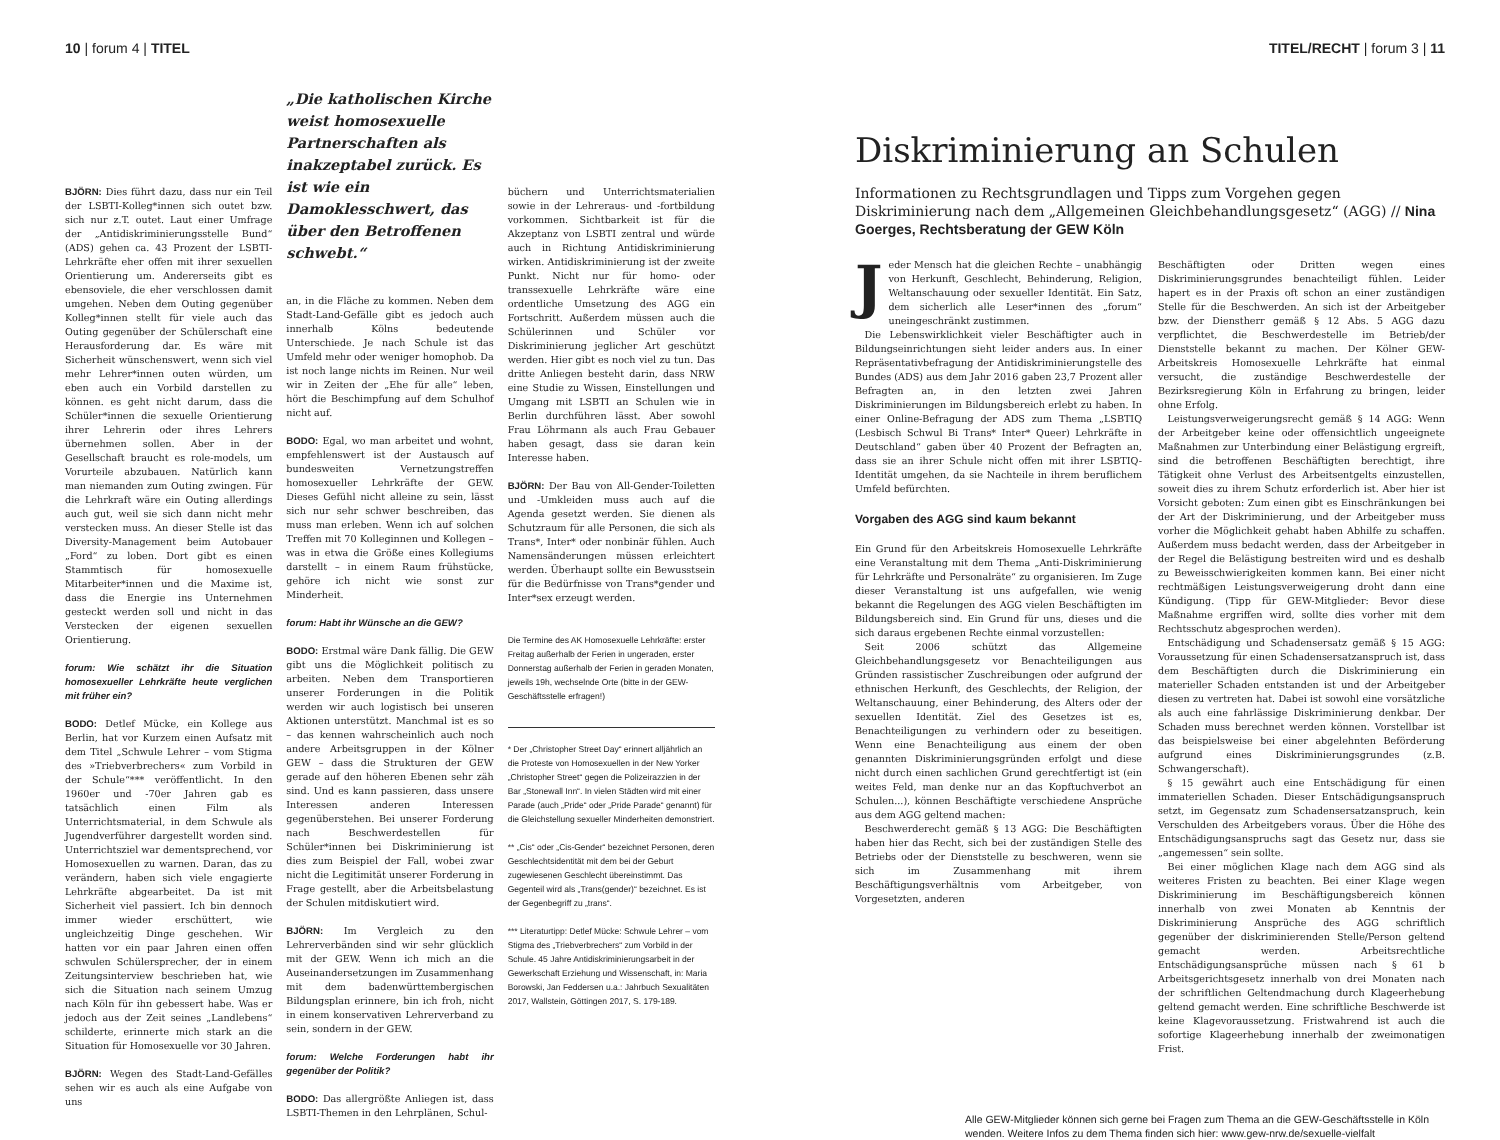10 | forum 4 | TITEL
BJÖRN: Dies führt dazu, dass nur ein Teil der LSBTI-Kolleg*innen sich outet bzw. sich nur z.T. outet. Laut einer Umfrage der „Antidiskriminierungsstelle Bund“ (ADS) gehen ca. 43 Prozent der LSBTI-Lehrkräfte eher offen mit ihrer sexuellen Orientierung um. Andererseits gibt es ebensoviele, die eher verschlossen damit umgehen. Neben dem Outing gegenüber Kolleg*innen stellt für viele auch das Outing gegenüber der Schülerschaft eine Herausforderung dar. Es wäre mit Sicherheit wünschenswert, wenn sich viel mehr Lehrer*innen outen würden, um eben auch ein Vorbild darstellen zu können. es geht nicht darum, dass die Schüler*innen die sexuelle Orientierung ihrer Lehrerin oder ihres Lehrers übernehmen sollen. Aber in der Gesellschaft braucht es role-models, um Vorurteile abzubauen. Natürlich kann man niemanden zum Outing zwingen. Für die Lehrkraft wäre ein Outing allerdings auch gut, weil sie sich dann nicht mehr verstecken muss. An dieser Stelle ist das Diversity-Management beim Autobauer „Ford“ zu loben. Dort gibt es einen Stammtisch für homosexuelle Mitarbeiter*innen und die Maxime ist, dass die Energie ins Unternehmen gesteckt werden soll und nicht in das Verstecken der eigenen sexuellen Orientierung.
forum: Wie schätzt ihr die Situation homosexueller Lehrkräfte heute verglichen mit früher ein?
BODO: Detlef Mücke, ein Kollege aus Berlin, hat vor Kurzem einen Aufsatz mit dem Titel „Schwule Lehrer – vom Stigma des »Triebverbrechers« zum Vorbild in der Schule“*** veröffentlicht. In den 1960er und -70er Jahren gab es tatsächlich einen Film als Unterrichtsmaterial, in dem Schwule als Jugendverführer dargestellt worden sind. Unterrichtsziel war dementsprechend, vor Homosexuellen zu warnen. Daran, das zu verändern, haben sich viele engagierte Lehrkräfte abgearbeitet. Da ist mit Sicherheit viel passiert. Ich bin dennoch immer wieder erschüttert, wie ungleichzeitig Dinge geschehen. Wir hatten vor ein paar Jahren einen offen schwulen Schülersprecher, der in einem Zeitungsinterview beschrieben hat, wie sich die Situation nach seinem Umzug nach Köln für ihn gebessert habe. Was er jedoch aus der Zeit seines „Landlebens“ schilderte, erinnerte mich stark an die Situation für Homosexuelle vor 30 Jahren.
BJÖRN: Wegen des Stadt-Land-Gefälles sehen wir es auch als eine Aufgabe von uns
„Die katholischen Kirche weist homosexuelle Partnerschaften als inakzeptabel zurück. Es ist wie ein Damoklesschwert, das über den Betroffenen schwebt.“
an, in die Fläche zu kommen. Neben dem Stadt-Land-Gefälle gibt es jedoch auch innerhalb Kölns bedeutende Unterschiede. Je nach Schule ist das Umfeld mehr oder weniger homophob. Da ist noch lange nichts im Reinen. Nur weil wir in Zeiten der „Ehe für alle“ leben, hört die Beschimpfung auf dem Schulhof nicht auf.
BODO: Egal, wo man arbeitet und wohnt, empfehlenswert ist der Austausch auf bundesweiten Vernetzungstreffen homosexueller Lehrkräfte der GEW. Dieses Gefühl nicht alleine zu sein, lässt sich nur sehr schwer beschreiben, das muss man erleben. Wenn ich auf solchen Treffen mit 70 Kolleginnen und Kollegen – was in etwa die Größe eines Kollegiums darstellt – in einem Raum frühstücke, gehöre ich nicht wie sonst zur Minderheit.
forum: Habt ihr Wünsche an die GEW?
BODO: Erstmal wäre Dank fällig. Die GEW gibt uns die Möglichkeit politisch zu arbeiten. Neben dem Transportieren unserer Forderungen in die Politik werden wir auch logistisch bei unseren Aktionen unterstützt. Manchmal ist es so – das kennen wahrscheinlich auch noch andere Arbeitsgruppen in der Kölner GEW – dass die Strukturen der GEW gerade auf den höheren Ebenen sehr zäh sind. Und es kann passieren, dass unsere Interessen anderen Interessen gegenüberstehen. Bei unserer Forderung nach Beschwerdestellen für Schüler*innen bei Diskriminierung ist dies zum Beispiel der Fall, wobei zwar nicht die Legitimität unserer Forderung in Frage gestellt, aber die Arbeitsbelastung der Schulen mitdiskutiert wird.
BJÖRN: Im Vergleich zu den Lehrerverbänden sind wir sehr glücklich mit der GEW. Wenn ich mich an die Auseinandersetzungen im Zusammenhang mit dem badenwürttembergischen Bildungsplan erinnere, bin ich froh, nicht in einem konservativen Lehrerverband zu sein, sondern in der GEW.
forum: Welche Forderungen habt ihr gegenüber der Politik?
BODO: Das allergrößte Anliegen ist, dass LSBTI-Themen in den Lehrplänen, Schul-
büchern und Unterrichtsmaterialien sowie in der Lehreraus- und -fortbildung vorkommen. Sichtbarkeit ist für die Akzeptanz von LSBTI zentral und würde auch in Richtung Antidiskriminierung wirken. Antidiskriminierung ist der zweite Punkt. Nicht nur für homo- oder transsexuelle Lehrkräfte wäre eine ordentliche Umsetzung des AGG ein Fortschritt. Außerdem müssen auch die Schülerinnen und Schüler vor Diskriminierung jeglicher Art geschützt werden. Hier gibt es noch viel zu tun. Das dritte Anliegen besteht darin, dass NRW eine Studie zu Wissen, Einstellungen und Umgang mit LSBTI an Schulen wie in Berlin durchführen lässt. Aber sowohl Frau Löhrmann als auch Frau Gebauer haben gesagt, dass sie daran kein Interesse haben.
BJÖRN: Der Bau von All-Gender-Toiletten und -Umkleiden muss auch auf die Agenda gesetzt werden. Sie dienen als Schutzraum für alle Personen, die sich als Trans*, Inter* oder nonbinär fühlen. Auch Namensänderungen müssen erleichtert werden. Überhaupt sollte ein Bewusstsein für die Bedürfnisse von Trans*gender und Inter*sex erzeugt werden.
Die Termine des AK Homosexuelle Lehrkräfte: erster Freitag außerhalb der Ferien in ungeraden, erster Donnerstag außerhalb der Ferien in geraden Monaten, jeweils 19h, wechselnde Orte (bitte in der GEW-Geschäftsstelle erfragen!)
* Der „Christopher Street Day“ erinnert alljährlich an die Proteste von Homosexuellen in der New Yorker „Christopher Street“ gegen die Polizeirazzien in der Bar „Stonewall Inn“. In vielen Städten wird mit einer Parade (auch „Pride“ oder „Pride Parade“ genannt) für die Gleichstellung sexueller Minderheiten demonstriert.
** „Cis“ oder „Cis-Gender“ bezeichnet Personen, deren Geschlechtsidentität mit dem bei der Geburt zugewiesenen Geschlecht übereinstimmt. Das Gegenteil wird als „Trans(gender)“ bezeichnet. Es ist der Gegenbegriff zu „trans“.
*** Literaturtipp: Detlef Mücke: Schwule Lehrer – vom Stigma des „Triebverbrechers“ zum Vorbild in der Schule. 45 Jahre Antidiskriminierungsarbeit in der Gewerkschaft Erziehung und Wissenschaft, in: Maria Borowski, Jan Feddersen u.a.: Jahrbuch Sexualitäten 2017, Wallstein, Göttingen 2017, S. 179-189.
TITEL/RECHT | forum 3 | 11
Diskriminierung an Schulen
Informationen zu Rechtsgrundlagen und Tipps zum Vorgehen gegen Diskriminierung nach dem „Allgemeinen Gleichbehandlungsgesetz“ (AGG) // Nina Goerges, Rechtsberatung der GEW Köln
Jeder Mensch hat die gleichen Rechte – unabhängig von Herkunft, Geschlecht, Behinderung, Religion, Weltanschauung oder sexueller Identität. Ein Satz, dem sicherlich alle Leser*innen des „forum“ uneingeschränkt zustimmen.
 Die Lebenswirklichkeit vieler Beschäftigter auch in Bildungseinrichtungen sieht leider anders aus. In einer Repräsentativbefragung der Antidiskriminierungstelle des Bundes (ADS) aus dem Jahr 2016 gaben 23,7 Prozent aller Befragten an, in den letzten zwei Jahren Diskriminierungen im Bildungsbereich erlebt zu haben. In einer Online-Befragung der ADS zum Thema „LSBTIQ (Lesbisch Schwul Bi Trans* Inter* Queer) Lehrkräfte in Deutschland“ gaben über 40 Prozent der Befragten an, dass sie an ihrer Schule nicht offen mit ihrer LSBTIQ-Identität umgehen, da sie Nachteile in ihrem beruflichem Umfeld befürchten.
Vorgaben des AGG sind kaum bekannt
Ein Grund für den Arbeitskreis Homosexuelle Lehrkräfte eine Veranstaltung mit dem Thema „Anti-Diskriminierung für Lehrkräfte und Personalräte“ zu organisieren. Im Zuge dieser Veranstaltung ist uns aufgefallen, wie wenig bekannt die Regelungen des AGG vielen Beschäftigten im Bildungsbereich sind. Ein Grund für uns, dieses und die sich daraus ergebenen Rechte einmal vorzustellen:
 Seit 2006 schützt das Allgemeine Gleichbehandlungsgesetz vor Benachteiligungen aus Gründen rassistischer Zuschreibungen oder aufgrund der ethnischen Herkunft, des Geschlechts, der Religion, der Weltanschauung, einer Behinderung, des Alters oder der sexuellen Identität. Ziel des Gesetzes ist es, Benachteiligungen zu verhindern oder zu beseitigen. Wenn eine Benachteiligung aus einem der oben genannten Diskriminierungsgründen erfolgt und diese nicht durch einen sachlichen Grund gerechtfertigt ist (ein weites Feld, man denke nur an das Kopftuchverbot an Schulen...), können Beschäftigte verschiedene Ansprüche aus dem AGG geltend machen:
 Beschwerderecht gemäß § 13 AGG: Die Beschäftigten haben hier das Recht, sich bei der zuständigen Stelle des Betriebs oder der Dienststelle zu beschweren, wenn sie sich im Zusammenhang mit ihrem Beschäftigungsverhältnis vom Arbeitgeber, von Vorgesetzten, anderen
Beschäftigten oder Dritten wegen eines Diskriminierungsgrundes benachteiligt fühlen. Leider hapert es in der Praxis oft schon an einer zuständigen Stelle für die Beschwerden. An sich ist der Arbeitgeber bzw. der Dienstherr gemäß § 12 Abs. 5 AGG dazu verpflichtet, die Beschwerdestelle im Betrieb/der Dienststelle bekannt zu machen. Der Kölner GEW-Arbeitskreis Homosexuelle Lehrkräfte hat einmal versucht, die zuständige Beschwerdestelle der Bezirksregierung Köln in Erfahrung zu bringen, leider ohne Erfolg.
 Leistungsverweigerungsrecht gemäß § 14 AGG: Wenn der Arbeitgeber keine oder offensichtlich ungeeignete Maßnahmen zur Unterbindung einer Belästigung ergreift, sind die betroffenen Beschäftigten berechtigt, ihre Tätigkeit ohne Verlust des Arbeitsentgelts einzustellen, soweit dies zu ihrem Schutz erforderlich ist. Aber hier ist Vorsicht geboten: Zum einen gibt es Einschränkungen bei der Art der Diskriminierung, und der Arbeitgeber muss vorher die Möglichkeit gehabt haben Abhilfe zu schaffen. Außerdem muss bedacht werden, dass der Arbeitgeber in der Regel die Belästigung bestreiten wird und es deshalb zu Beweisschwierigkeiten kommen kann. Bei einer nicht rechtmäßigen Leistungsverweigerung droht dann eine Kündigung. (Tipp für GEW-Mitglieder: Bevor diese Maßnahme ergriffen wird, sollte dies vorher mit dem Rechtsschutz abgesprochen werden).
 Entschädigung und Schadensersatz gemäß § 15 AGG: Voraussetzung für einen Schadensersatzanspruch ist, dass dem Beschäftigten durch die Diskriminierung ein materieller Schaden entstanden ist und der Arbeitgeber diesen zu vertreten hat. Dabei ist sowohl eine vorsätzliche als auch eine fahrlässige Diskriminierung denkbar. Der Schaden muss berechnet werden können. Vorstellbar ist das beispielsweise bei einer abgelehnten Beförderung aufgrund eines Diskriminierungsgrundes (z.B. Schwangerschaft).
 § 15 gewährt auch eine Entschädigung für einen immateriellen Schaden. Dieser Entschädigungsanspruch setzt, im Gegensatz zum Schadensersatzanspruch, kein Verschulden des Arbeitgebers voraus. Über die Höhe des Entschädigungsanspruchs sagt das Gesetz nur, dass sie „angemessen“ sein sollte.
 Bei einer möglichen Klage nach dem AGG sind als weiteres Fristen zu beachten. Bei einer Klage wegen Diskriminierung im Beschäftigungsbereich können innerhalb von zwei Monaten ab Kenntnis der Diskriminierung Ansprüche des AGG schriftlich gegenüber der diskriminierenden Stelle/Person geltend gemacht werden. Arbeitsrechtliche Entschädigungsansprüche müssen nach § 61 b Arbeitsgerichtsgesetz innerhalb von drei Monaten nach der schriftlichen Geltendmachung durch Klageerhebung geltend gemacht werden. Eine schriftliche Beschwerde ist keine Klagevoraussetzung. Fristwahrend ist auch die sofortige Klageerhebung innerhalb der zweimonatigen Frist.
Alle GEW-Mitglieder können sich gerne bei Fragen zum Thema an die GEW-Geschäftsstelle in Köln wenden. Weitere Infos zu dem Thema finden sich hier: www.gew-nrw.de/sexuelle-vielfalt